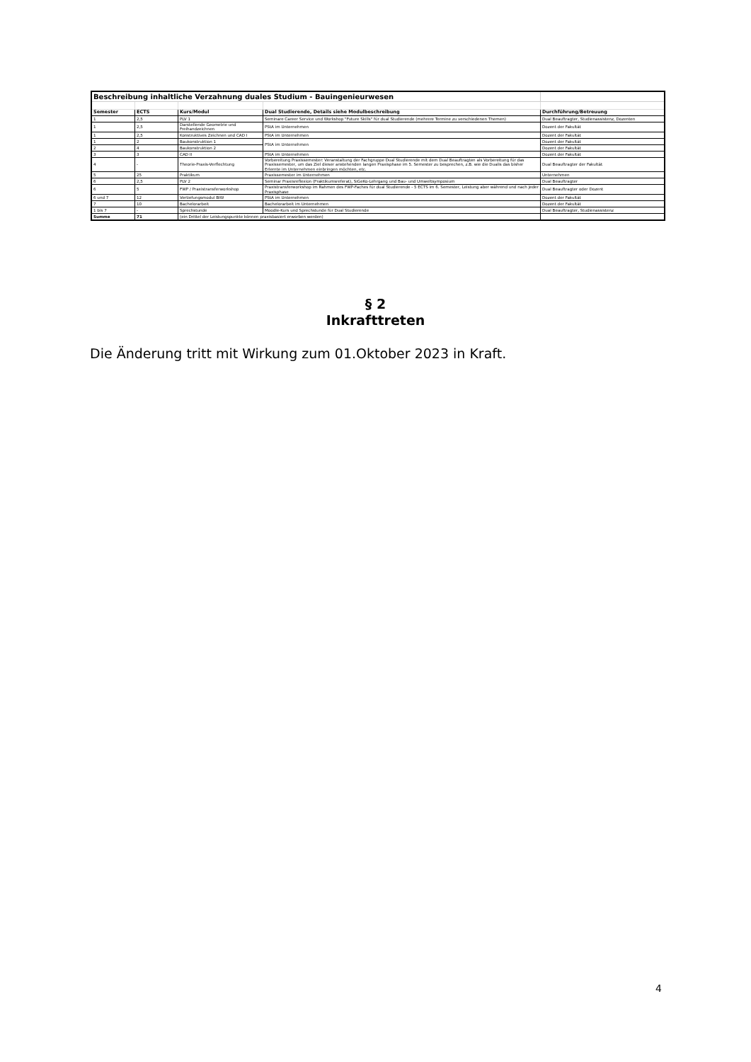| Beschreibung inhaltliche Verzahnung duales Studium - Bauingenieurwesen | | | | |
| Semester | ECTS | Kurs/Modul | Dual Studierende, Details siehe Modulbeschreibung | Durchführung/Betreuung |
| 1 | 2,5 | PLV 1 | Seminare Career Service und Workshop "Future Skills" für dual Studierende (mehrere Termine zu verschiedenen Themen) | Dual Beauftragter, Studienassistenz, Dozenten |
| 1 | 2,5 | Darstellende Geometrie und Freihandzeichnen | PStA im Unternehmen | Dozent der Fakultät |
| 1 | 2,5 | Konstruktives Zeichnen und CAD I | PStA im Unternehmen | Dozent der Fakultät |
| 1 | 2 | Baukonstruktion 1 | PStA im Unternehmen | Dozent der Fakultät |
| 2 | 4 | Baukonstruktion 2 | | Dozent der Fakultät |
| 3 | 3 | CAD II | PStA im Unternehmen | Dozent der Fakultät |
| 4 | - | Theorie-Praxis-Verflechtung | Vorbereitung Praxissemester: Veranstaltung der Fachgruppe Dual Studierende mit dem Dual Beauftragten als Vorbereitung für das Praxissemester, um das Ziel dieser anstehenden langen Praxisphase im 5. Semester zu besprechen, z.B. wie die Dualis das bisher Erlernte im Unternehmen einbringen möchten, etc. | Dual Beauftragter der Fakultät |
| 5 | 25 | Praktikum | Praxissemester im Unternehmen | Unternehmen |
| 6 | 2,5 | PLV 2 | Seminar Praxisreflexion (Praktikumsreferat), SiGeKo-Lehrgang und Bau- und Umweltsymposium | Dual Beauftragter |
| 6 | 5 | FWP / Praxistransferworkshop | Praxistransferworkshop im Rahmen des FWP-Faches für dual Studierende - 5 ECTS im 6. Semester, Leistung aber während und nach jeder Praxisphase | Dual Beauftragter oder Dozent |
| 6 und 7 | 12 | Vertiefungsmodul BIW | PStA im Unternehmen | Dozent der Fakultät |
| 7 | 10 | Bachelorarbeit | Bachelorarbeit im Unternehmen | Dozent der Fakultät |
| 1 bis 7 | - | Sprechstunde | Moodle-Kurs und Sprechstunde für Dual Studierende | Dual Beauftragter, Studienassistenz |
| Summe | 71 | (ein Drittel der Leistungspunkte können praxisbasiert erworben werden) | | |
§ 2
Inkrafttreten
Die Änderung tritt mit Wirkung zum 01.Oktober 2023 in Kraft.
4